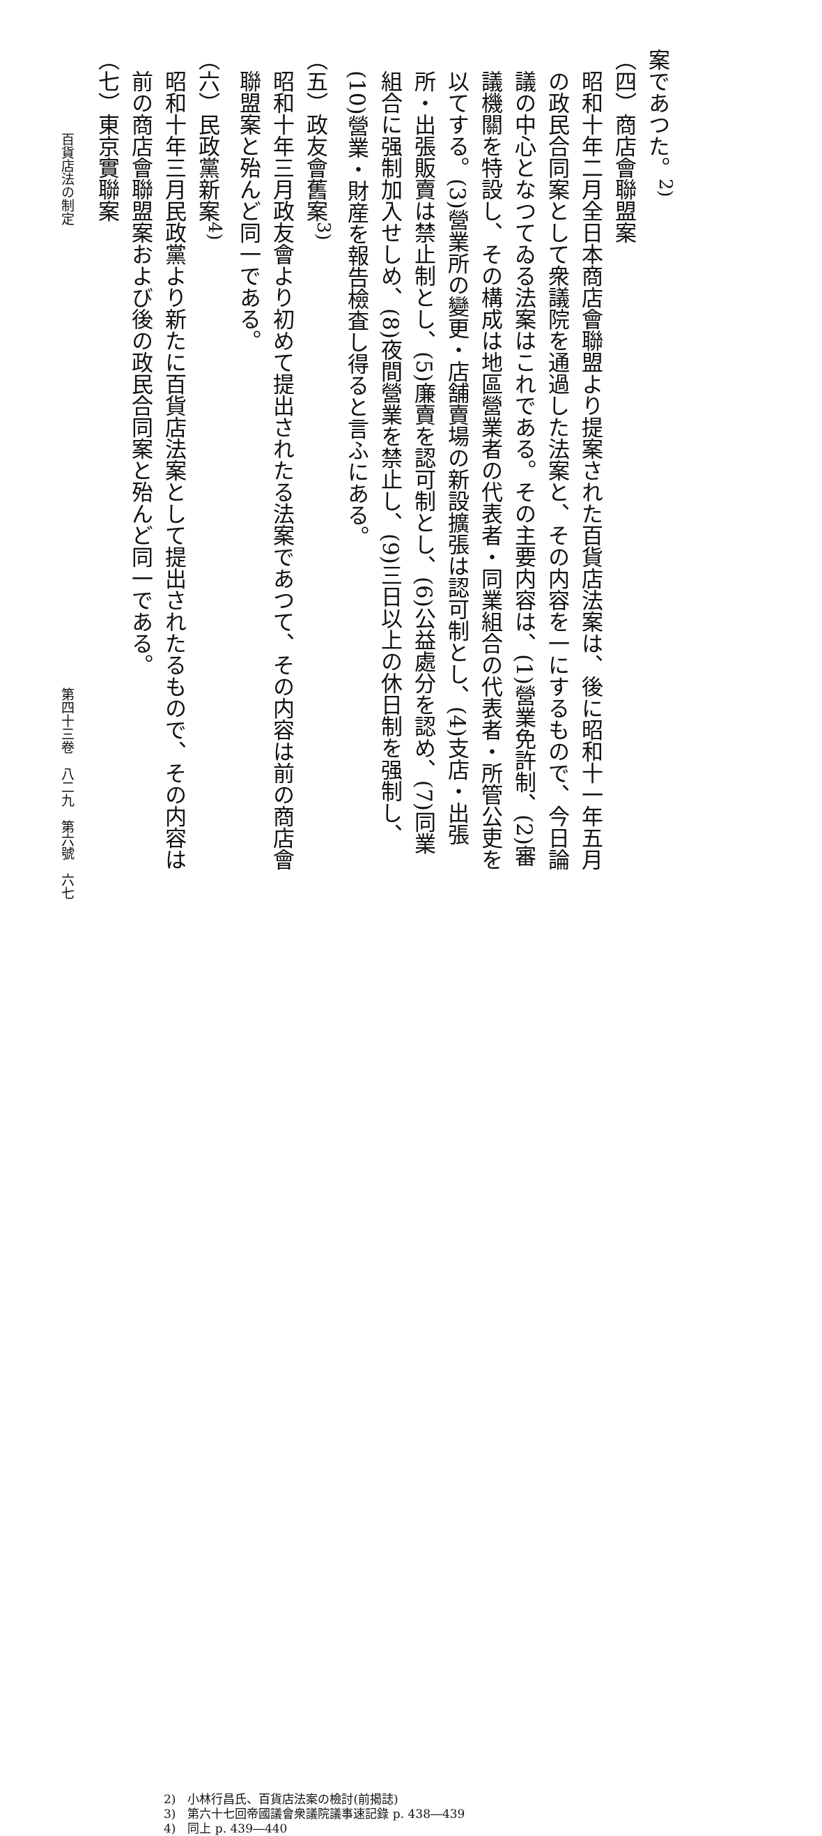案であつた。<sup>2)</sup>
（四）商店會聯盟案
昭和十年二月全日本商店會聯盟より提案された百貨店法案は、後に昭和十一年五月の政民合同案として衆議院を通過した法案と、その内容を一にするもので、今日論議の中心となつてゐる法案はこれである。その主要内容は、(1)營業免許制、(2)審議機關を特設し、その構成は地區營業者の代表者・同業組合の代表者・所管公吏を以てする。(3)營業所の變更・店舗賣場の新設擴張は認可制とし、(4)支店・出張所・出張販賣は禁止制とし、(5)廉賣を認可制とし、(6)公益處分を認め、(7)同業組合に强制加入せしめ、(8)夜間營業を禁止し、(9)三日以上の休日制を强制し、(10)營業・財産を報告檢査し得ると言ふにある。
（五）政友會舊案<sup>3)</sup>
昭和十年三月政友會より初めて提出されたる法案であつて、その内容は前の商店會聯盟案と殆んど同一である。
（六）民政黨新案<sup>4)</sup>
昭和十年三月民政黨より新たに百貨店法案として提出されたるもので、その内容は前の商店會聯盟案および後の政民合同案と殆んど同一である。
（七）東京實聯案
百貨店法の制定 第四十三卷　八二九　第六號　六七
2)　小林行昌氏、百貨店法案の檢討(前揭誌)
3)　第六十七回帝國議會衆議院議事速記錄 p. 438―439
4)　同上 p. 439―440